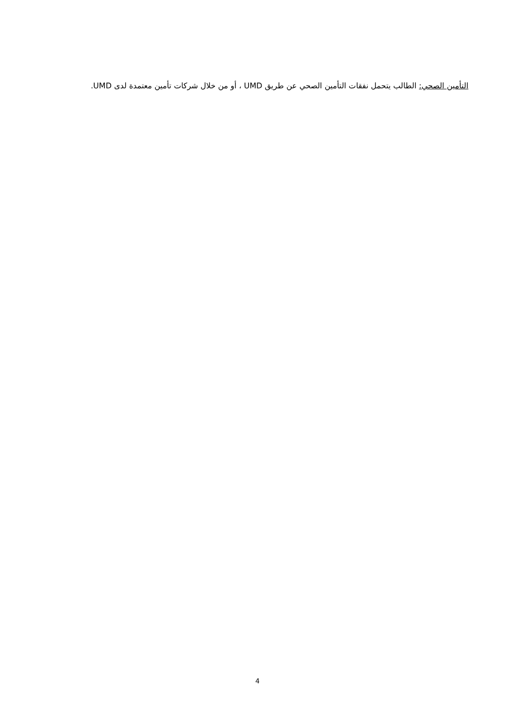التأمين الصحي: الطالب يتحمل نفقات التأمين الصحي عن طريق UMD ، أو من خلال شركات تأمين معتمدة لدى UMD.
4